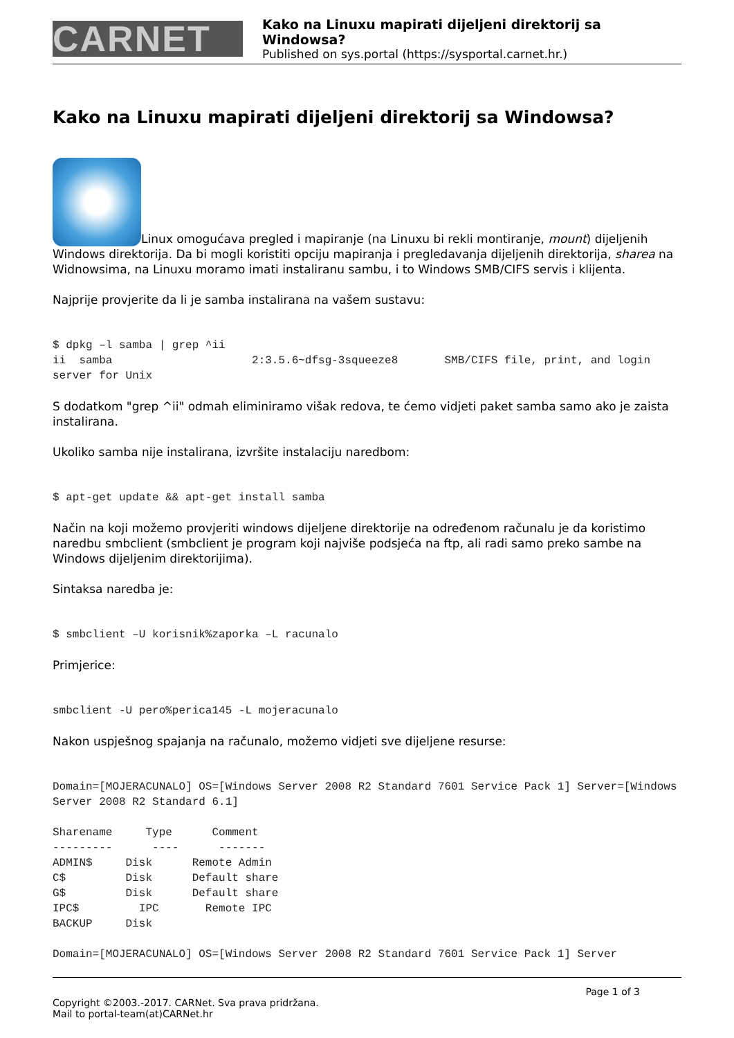CARNET
Kako na Linuxu mapirati dijeljeni direktorij sa Windowsa?
Published on sys.portal (https://sysportal.carnet.hr.)
Kako na Linuxu mapirati dijeljeni direktorij sa Windowsa?
Linux omogućava pregled i mapiranje (na Linuxu bi rekli montiranje, mount) dijeljenih Windows direktorija. Da bi mogli koristiti opciju mapiranja i pregledavanja dijeljenih direktorija, sharea na Widnowsima, na Linuxu moramo imati instaliranu sambu, i to Windows SMB/CIFS servis i klijenta.
Najprije provjerite da li je samba instalirana na vašem sustavu:
$ dpkg –l samba | grep ^ii
ii  samba                     2:3.5.6~dfsg-3squeeze8       SMB/CIFS file, print, and login server for Unix
S dodatkom "grep ^ii" odmah eliminiramo višak redova, te ćemo vidjeti paket samba samo ako je zaista instalirana.
Ukoliko samba nije instalirana, izvršite instalaciju naredbom:
$ apt-get update && apt-get install samba
Način na koji možemo provjeriti windows dijeljene direktorije na određenom računalu je da koristimo naredbu smbclient (smbclient je program koji najviše podsjeća na ftp, ali radi samo preko sambe na Windows dijeljenim direktorijima).
Sintaksa naredba je:
$ smbclient –U korisnik%zaporka –L racunalo
Primjerice:
smbclient -U pero%perica145 -L mojeracunalo
Nakon uspješnog spajanja na računalo, možemo vidjeti sve dijeljene resurse:
Domain=[MOJERACUNALO] OS=[Windows Server 2008 R2 Standard 7601 Service Pack 1] Server=[Windows Server 2008 R2 Standard 6.1]

Sharename     Type      Comment
---------      ----      -------
ADMIN$     Disk      Remote Admin
C$         Disk      Default share
G$         Disk      Default share
IPC$         IPC       Remote IPC
BACKUP     Disk

Domain=[MOJERACUNALO] OS=[Windows Server 2008 R2 Standard 7601 Service Pack 1] Server
Page 1 of 3
Copyright ©2003.-2017. CARNet. Sva prava pridržana.
Mail to portal-team(at)CARNet.hr